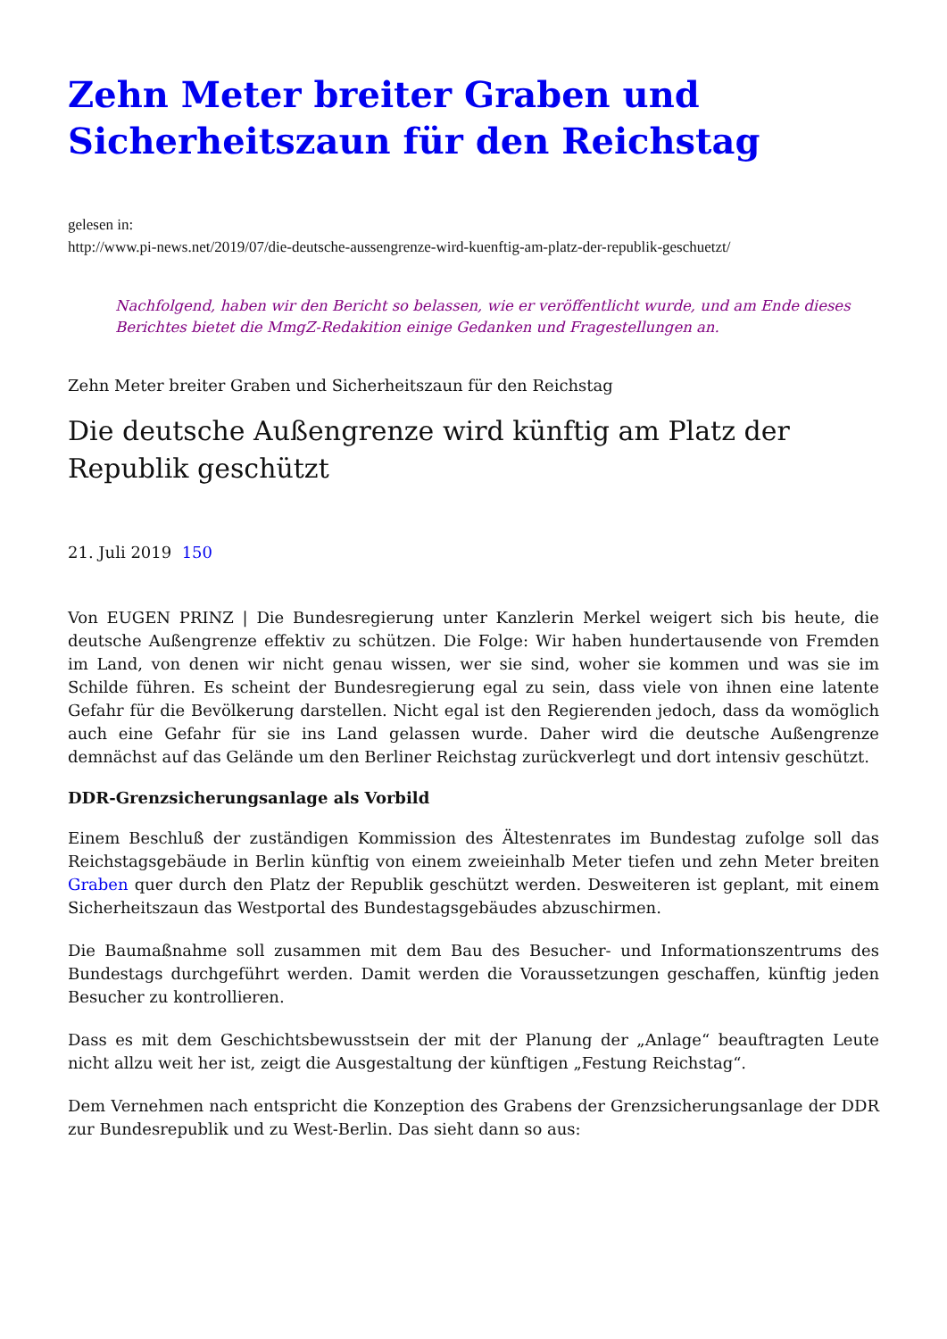Zehn Meter breiter Graben und Sicherheitszaun für den Reichstag
gelesen in:
http://www.pi-news.net/2019/07/die-deutsche-aussengrenze-wird-kuenftig-am-platz-der-republik-geschuetzt/
Nachfolgend, haben wir den Bericht so belassen, wie er veröffentlicht wurde, und am Ende dieses Berichtes bietet die MmgZ-Redakition einige Gedanken und Fragestellungen an.
Zehn Meter breiter Graben und Sicherheitszaun für den Reichstag
Die deutsche Außengrenze wird künftig am Platz der Republik geschützt
21. Juli 2019 150
Von EUGEN PRINZ | Die Bundesregierung unter Kanzlerin Merkel weigert sich bis heute, die deutsche Außengrenze effektiv zu schützen. Die Folge: Wir haben hundertausende von Fremden im Land, von denen wir nicht genau wissen, wer sie sind, woher sie kommen und was sie im Schilde führen. Es scheint der Bundesregierung egal zu sein, dass viele von ihnen eine latente Gefahr für die Bevölkerung darstellen. Nicht egal ist den Regierenden jedoch, dass da womöglich auch eine Gefahr für sie ins Land gelassen wurde. Daher wird die deutsche Außengrenze demnächst auf das Gelände um den Berliner Reichstag zurückverlegt und dort intensiv geschützt.
DDR-Grenzsicherungsanlage als Vorbild
Einem Beschluß der zuständigen Kommission des Ältestenrates im Bundestag zufolge soll das Reichstagsgebäude in Berlin künftig von einem zweieinhalb Meter tiefen und zehn Meter breiten Graben quer durch den Platz der Republik geschützt werden. Desweiteren ist geplant, mit einem Sicherheitszaun das Westportal des Bundestagsgebäudes abzuschirmen.
Die Baumaßnahme soll zusammen mit dem Bau des Besucher- und Informationszentrums des Bundestags durchgeführt werden. Damit werden die Voraussetzungen geschaffen, künftig jeden Besucher zu kontrollieren.
Dass es mit dem Geschichtsbewusstsein der mit der Planung der „Anlage“ beauftragten Leute nicht allzu weit her ist, zeigt die Ausgestaltung der künftigen „Festung Reichstag“.
Dem Vernehmen nach entspricht die Konzeption des Grabens der Grenzsicherungsanlage der DDR zur Bundesrepublik und zu West-Berlin. Das sieht dann so aus: